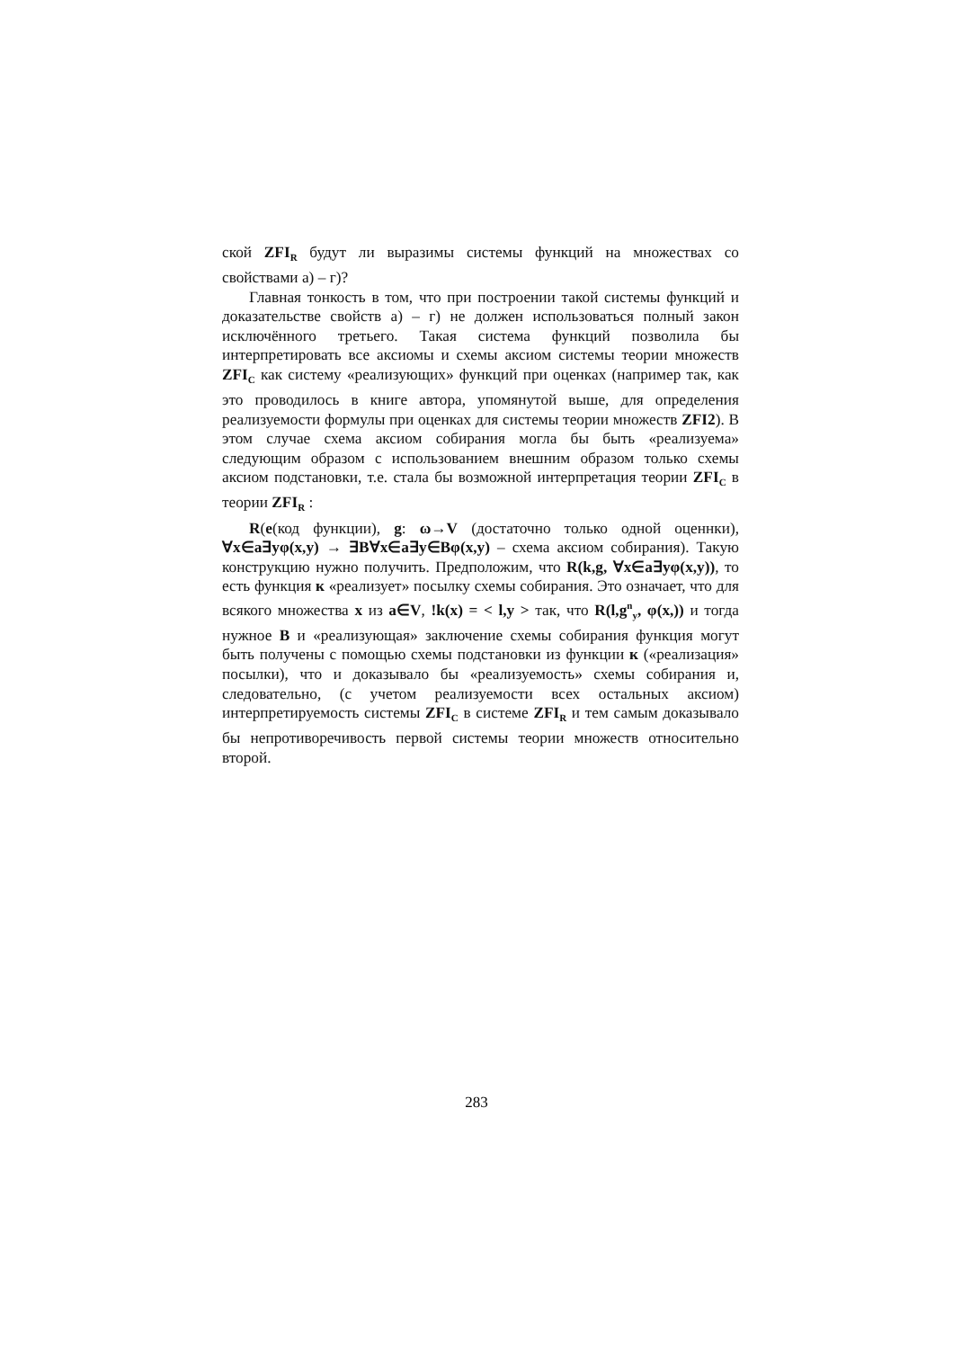ской ZFI<sub>R</sub> будут ли выразимы системы функций на множествах со свойствами а) – г)?
Главная тонкость в том, что при построении такой системы функций и доказательстве свойств а) – г) не должен использоваться полный закон исключённого третьего. Такая система функций позволила бы интерпретировать все аксиомы и схемы аксиом системы теории множеств ZFI<sub>C</sub> как систему «реализующих» функций при оценках (например так, как это проводилось в книге автора, упомянутой выше, для определения реализуемости формулы при оценках для системы теории множеств ZFI2). В этом случае схема аксиом собирания могла бы быть «реализуема» следующим образом с использованием внешним образом только схемы аксиом подстановки, т.е. стала бы возможной интерпретация теории ZFI<sub>C</sub> в теории ZFI<sub>R</sub> :
R(e(код функции), g: ω→V (достаточно только одной оценнки), ∀x∈a∃yφ(x,y) → ∃B∀x∈a∃y∈Bφ(x,y) – схема аксиом собирания). Такую конструкцию нужно получить. Предположим, что R(k,g, ∀x∈a∃yφ(x,y)), то есть функция к «реализует» посылку схемы собирания. Это означает, что для всякого множества x из a∈V, !k(x) = < l,y > так, что R(l,g<sup>n</sup><sub>y</sub>, φ(x,)) и тогда нужное B и «реализующая» заключение схемы собирания функция могут быть получены с помощью схемы подстановки из функции к («реализация» посылки), что и доказывало бы «реализуемость» схемы собирания и, следовательно, (с учетом реализуемости всех остальных аксиом) интерпретируемость системы ZFI<sub>C</sub> в системе ZFI<sub>R</sub> и тем самым доказывало бы непротиворечивость первой системы теории множеств относительно второй.
283